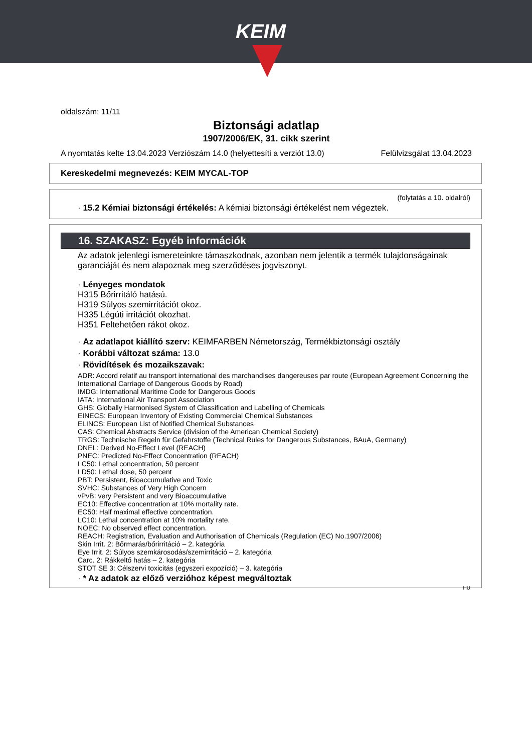KEIM
oldalszám: 11/11
Biztonsági adatlap
1907/2006/EK, 31. cikk szerint
A nyomtatás kelte 13.04.2023 Verziószám 14.0 (helyettesíti a verziót 13.0) Felülvizsgálat 13.04.2023
Kereskedelmi megnevezés: KEIM MYCAL-TOP
(folytatás a 10. oldalról)
· 15.2 Kémiai biztonsági értékelés: A kémiai biztonsági értékelést nem végeztek.
16. SZAKASZ: Egyéb információk
Az adatok jelenlegi ismereteinkre támaszkodnak, azonban nem jelentik a termék tulajdonságainak garanciáját és nem alapoznak meg szerződéses jogviszonyt.
· Lényeges mondatok
H315 Bőrirritáló hatású.
H319 Súlyos szemirritációt okoz.
H335 Légúti irritációt okozhat.
H351 Feltehetően rákot okoz.
· Az adatlapot kiállító szerv: KEIMFARBEN Németország, Termékbiztonsági osztály
· Korábbi változat száma: 13.0
· Rövidítések és mozaikszavak:
ADR: Accord relatif au transport international des marchandises dangereuses par route (European Agreement Concerning the International Carriage of Dangerous Goods by Road)
IMDG: International Maritime Code for Dangerous Goods
IATA: International Air Transport Association
GHS: Globally Harmonised System of Classification and Labelling of Chemicals
EINECS: European Inventory of Existing Commercial Chemical Substances
ELINCS: European List of Notified Chemical Substances
CAS: Chemical Abstracts Service (division of the American Chemical Society)
TRGS: Technische Regeln für Gefahrstoffe (Technical Rules for Dangerous Substances, BAuA, Germany)
DNEL: Derived No-Effect Level (REACH)
PNEC: Predicted No-Effect Concentration (REACH)
LC50: Lethal concentration, 50 percent
LD50: Lethal dose, 50 percent
PBT: Persistent, Bioaccumulative and Toxic
SVHC: Substances of Very High Concern
vPvB: very Persistent and very Bioaccumulative
EC10: Effective concentration at 10% mortality rate.
EC50: Half maximal effective concentration.
LC10: Lethal concentration at 10% mortality rate.
NOEC: No observed effect concentration.
REACH: Registration, Evaluation and Authorisation of Chemicals (Regulation (EC) No.1907/2006)
Skin Irrit. 2: Bőrmarás/bőrirritáció – 2. kategória
Eye Irrit. 2: Súlyos szemkárosodás/szemirritáció – 2. kategória
Carc. 2: Rákkeltő hatás – 2. kategória
STOT SE 3: Célszervi toxicitás (egyszeri expozíció) – 3. kategória
· * Az adatok az előző verzióhoz képest megváltoztak
HU